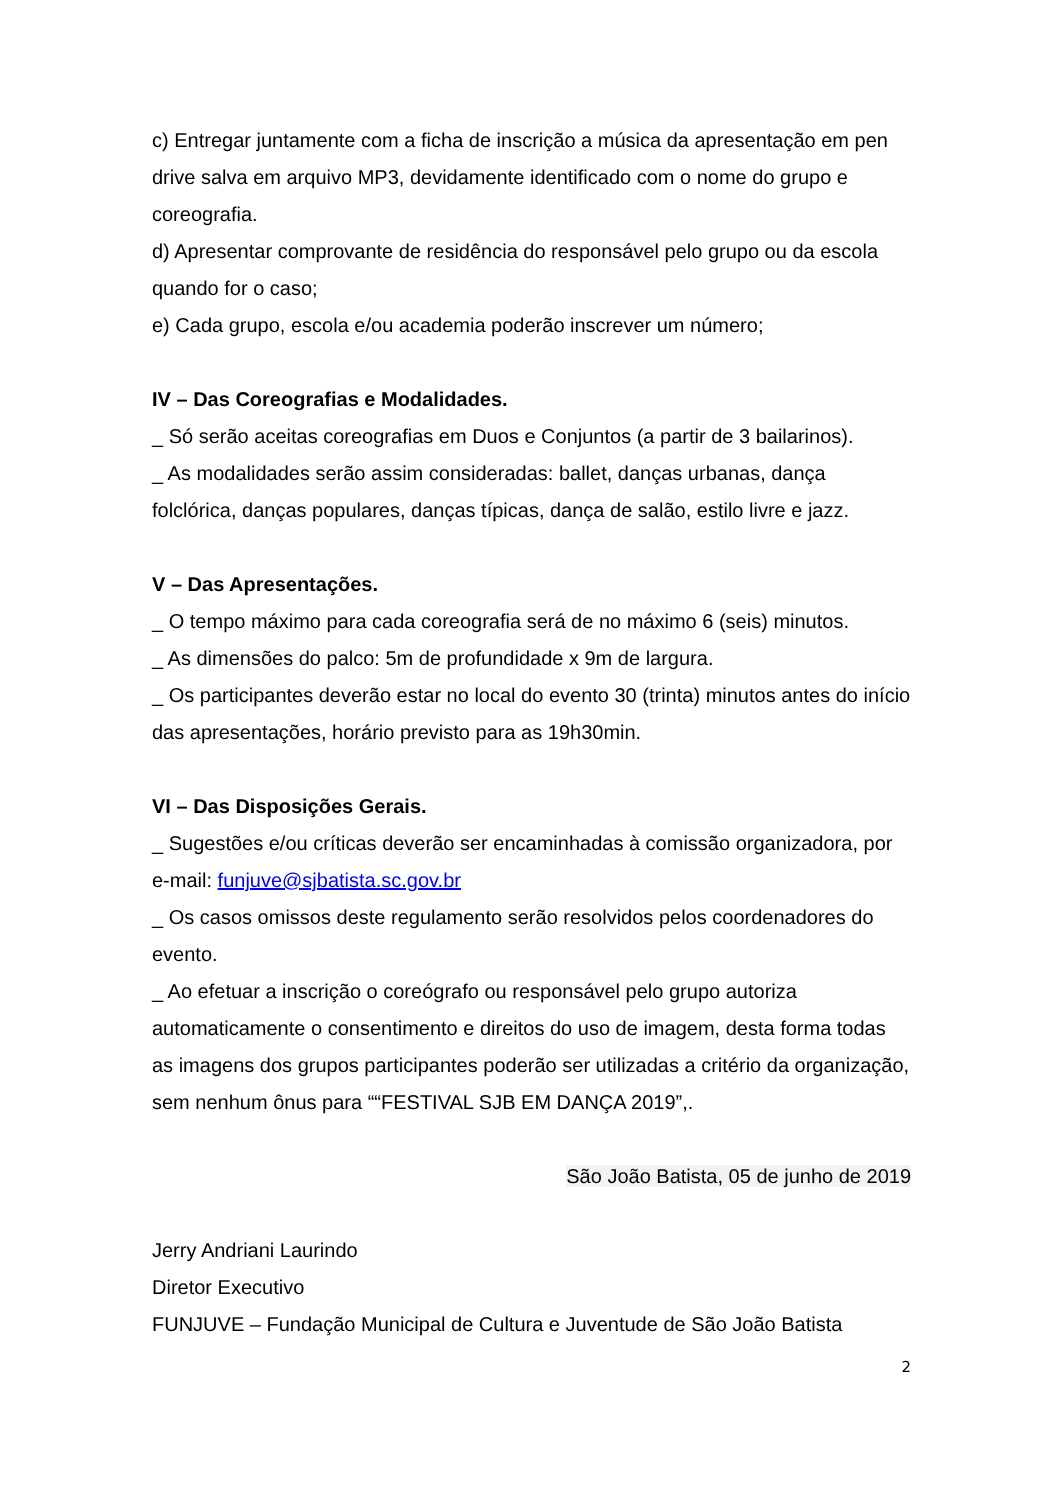c) Entregar juntamente com a ficha de inscrição a música da apresentação em pen drive salva em arquivo MP3, devidamente identificado com o nome do grupo e coreografia.
d) Apresentar comprovante de residência do responsável pelo grupo ou da escola quando for o caso;
e) Cada grupo, escola e/ou academia poderão inscrever um número;
IV – Das Coreografias e Modalidades.
_ Só serão aceitas coreografias em Duos e Conjuntos (a partir de 3 bailarinos).
_ As modalidades serão assim consideradas: ballet, danças urbanas, dança folclórica, danças populares, danças típicas, dança de salão, estilo livre e jazz.
V – Das Apresentações.
_ O tempo máximo para cada coreografia será de no máximo 6 (seis) minutos.
_ As dimensões do palco: 5m de profundidade x 9m de largura.
_ Os participantes deverão estar no local do evento 30 (trinta) minutos antes do início das apresentações, horário previsto para as 19h30min.
VI – Das Disposições Gerais.
_ Sugestões e/ou críticas deverão ser encaminhadas à comissão organizadora, por e-mail: funjuve@sjbatista.sc.gov.br
_ Os casos omissos deste regulamento serão resolvidos pelos coordenadores do evento.
_ Ao efetuar a inscrição o coreógrafo ou responsável pelo grupo autoriza automaticamente o consentimento e direitos do uso de imagem, desta forma todas as imagens dos grupos participantes poderão ser utilizadas a critério da organização, sem nenhum ônus para ““FESTIVAL SJB EM DANÇA 2019”,.
São João Batista, 05 de junho de 2019
Jerry Andriani Laurindo
Diretor Executivo
FUNJUVE – Fundação Municipal de Cultura e Juventude de São João Batista
2